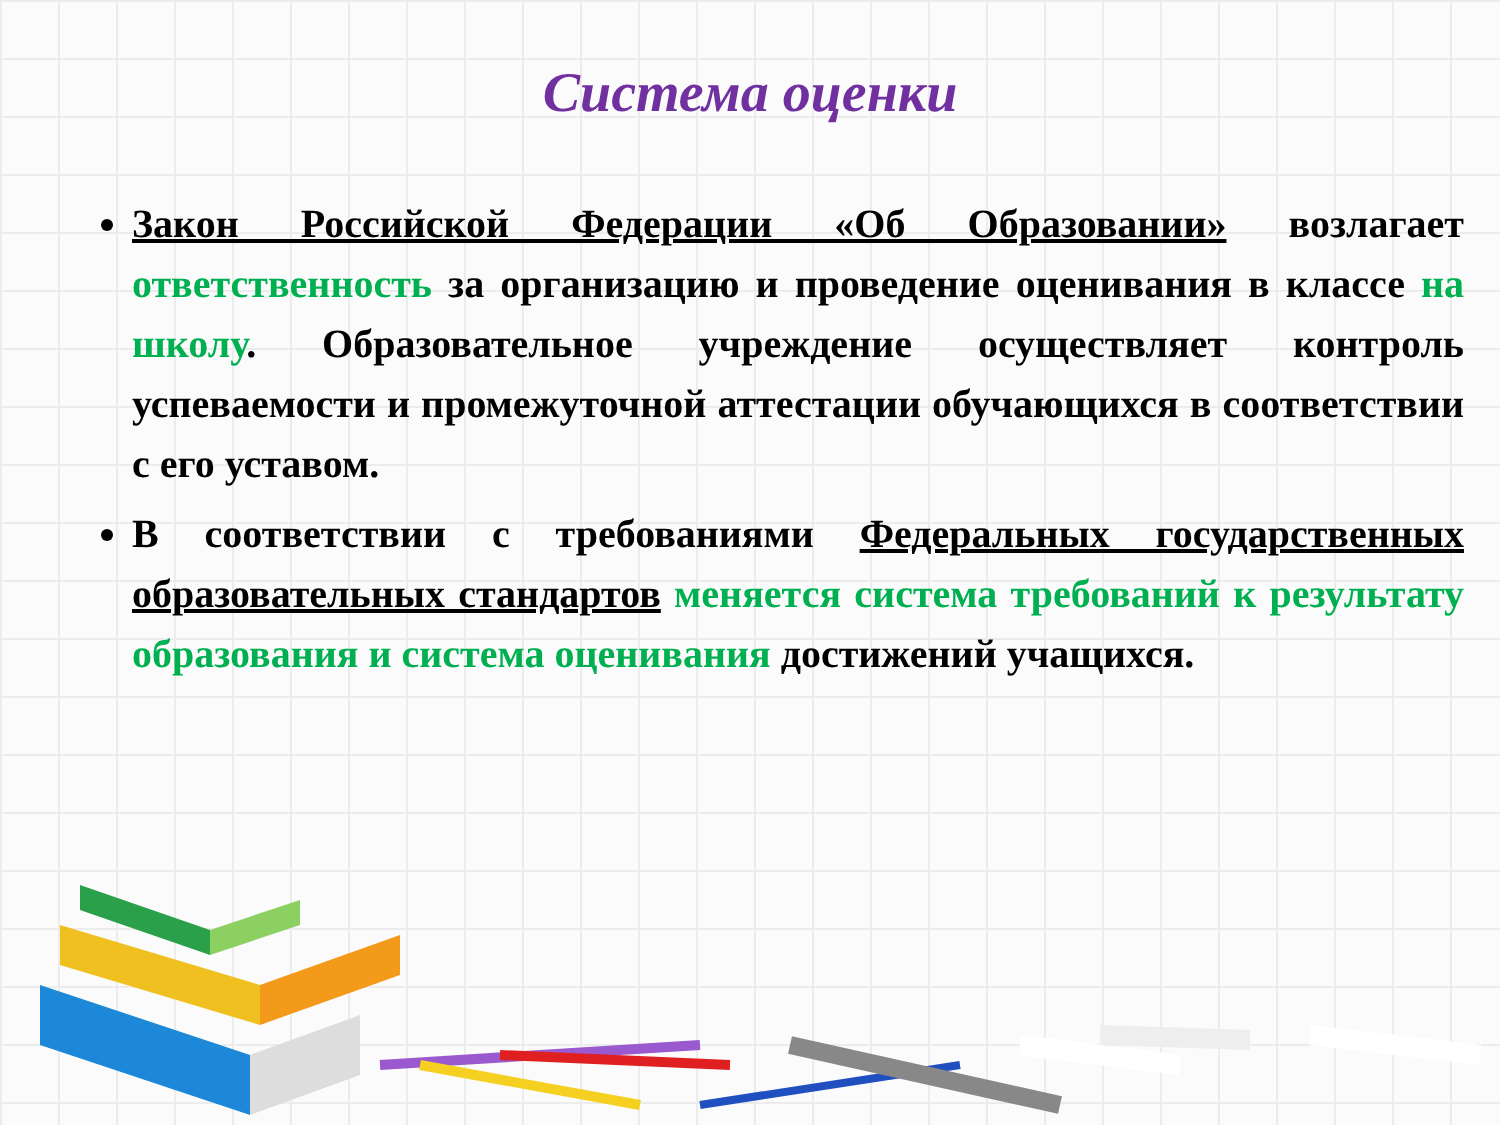Система оценки
Закон Российской Федерации «Об Образовании» возлагает ответственность за организацию и проведение оценивания в классе на школу. Образовательное учреждение осуществляет контроль успеваемости и промежуточной аттестации обучающихся в соответствии с его уставом.
В соответствии с требованиями Федеральных государственных образовательных стандартов меняется система требований к результату образования и система оценивания достижений учащихся.